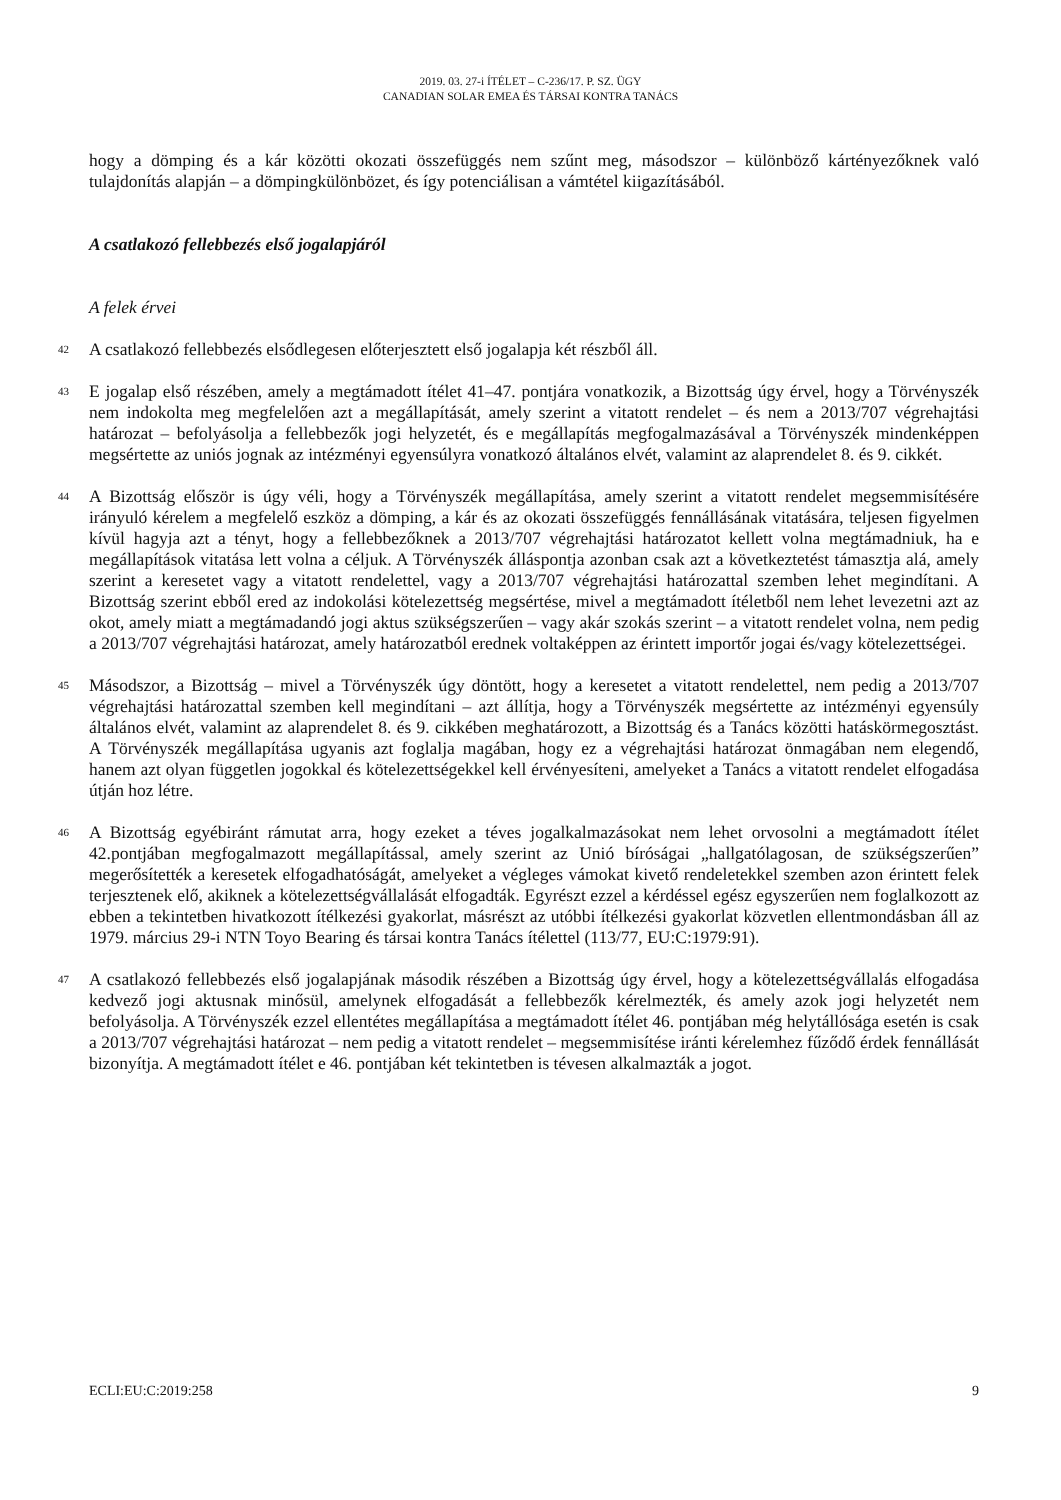2019. 03. 27-i ÍTÉLET – C-236/17. P. SZ. ÜGY
CANADIAN SOLAR EMEA ÉS TÁRSAI KONTRA TANÁCS
hogy a dömping és a kár közötti okozati összefüggés nem szűnt meg, másodszor – különböző kártényezőknek való tulajdonítás alapján – a dömpingkülönbözet, és így potenciálisan a vámtétel kiigazításából.
A csatlakozó fellebbezés első jogalapjáról
A felek érvei
42 A csatlakozó fellebbezés elsődlegesen előterjesztett első jogalapja két részből áll.
43 E jogalap első részében, amely a megtámadott ítélet 41–47. pontjára vonatkozik, a Bizottság úgy érvel, hogy a Törvényszék nem indokolta meg megfelelően azt a megállapítását, amely szerint a vitatott rendelet – és nem a 2013/707 végrehajtási határozat – befolyásolja a fellebbezők jogi helyzetét, és e megállapítás megfogalmazásával a Törvényszék mindenképpen megsértette az uniós jognak az intézményi egyensúlyra vonatkozó általános elvét, valamint az alaprendelet 8. és 9. cikkét.
44 A Bizottság először is úgy véli, hogy a Törvényszék megállapítása, amely szerint a vitatott rendelet megsemmisítésére irányuló kérelem a megfelelő eszköz a dömping, a kár és az okozati összefüggés fennállásának vitatására, teljesen figyelmen kívül hagyja azt a tényt, hogy a fellebbezőknek a 2013/707 végrehajtási határozatot kellett volna megtámadniuk, ha e megállapítások vitatása lett volna a céljuk. A Törvényszék álláspontja azonban csak azt a következtetést támasztja alá, amely szerint a keresetet vagy a vitatott rendelettel, vagy a 2013/707 végrehajtási határozattal szemben lehet megindítani. A Bizottság szerint ebből ered az indokolási kötelezettség megsértése, mivel a megtámadott ítéletből nem lehet levezetni azt az okot, amely miatt a megtámadandó jogi aktus szükségszerűen – vagy akár szokás szerint – a vitatott rendelet volna, nem pedig a 2013/707 végrehajtási határozat, amely határozatból erednek voltaképpen az érintett importőr jogai és/vagy kötelezettségei.
45 Másodszor, a Bizottság – mivel a Törvényszék úgy döntött, hogy a keresetet a vitatott rendelettel, nem pedig a 2013/707 végrehajtási határozattal szemben kell megindítani – azt állítja, hogy a Törvényszék megsértette az intézményi egyensúly általános elvét, valamint az alaprendelet 8. és 9. cikkében meghatározott, a Bizottság és a Tanács közötti hatáskörmegosztást. A Törvényszék megállapítása ugyanis azt foglalja magában, hogy ez a végrehajtási határozat önmagában nem elegendő, hanem azt olyan független jogokkal és kötelezettségekkel kell érvényesíteni, amelyeket a Tanács a vitatott rendelet elfogadása útján hoz létre.
46 A Bizottság egyébiránt rámutat arra, hogy ezeket a téves jogalkalmazásokat nem lehet orvosolni a megtámadott ítélet 42.pontjában megfogalmazott megállapítással, amely szerint az Unió bíróságai „hallgatólagosan, de szükségszerűen” megerősítették a keresetek elfogadhatóságát, amelyeket a végleges vámokat kivető rendeletekkel szemben azon érintett felek terjesztenek elő, akiknek a kötelezettségvállalását elfogadták. Egyrészt ezzel a kérdéssel egész egyszerűen nem foglalkozott az ebben a tekintetben hivatkozott ítélkezési gyakorlat, másrészt az utóbbi ítélkezési gyakorlat közvetlen ellentmondásban áll az 1979. március 29-i NTN Toyo Bearing és társai kontra Tanács ítélettel (113/77, EU:C:1979:91).
47 A csatlakozó fellebbezés első jogalapjának második részében a Bizottság úgy érvel, hogy a kötelezettségvállalás elfogadása kedvező jogi aktusnak minősül, amelynek elfogadását a fellebbezők kérelmezték, és amely azok jogi helyzetét nem befolyásolja. A Törvényszék ezzel ellentétes megállapítása a megtámadott ítélet 46. pontjában még helytállósága esetén is csak a 2013/707 végrehajtási határozat – nem pedig a vitatott rendelet – megsemmisítése iránti kérelemhez fűződő érdek fennállását bizonyítja. A megtámadott ítélet e 46. pontjában két tekintetben is tévesen alkalmazták a jogot.
ECLI:EU:C:2019:258 9